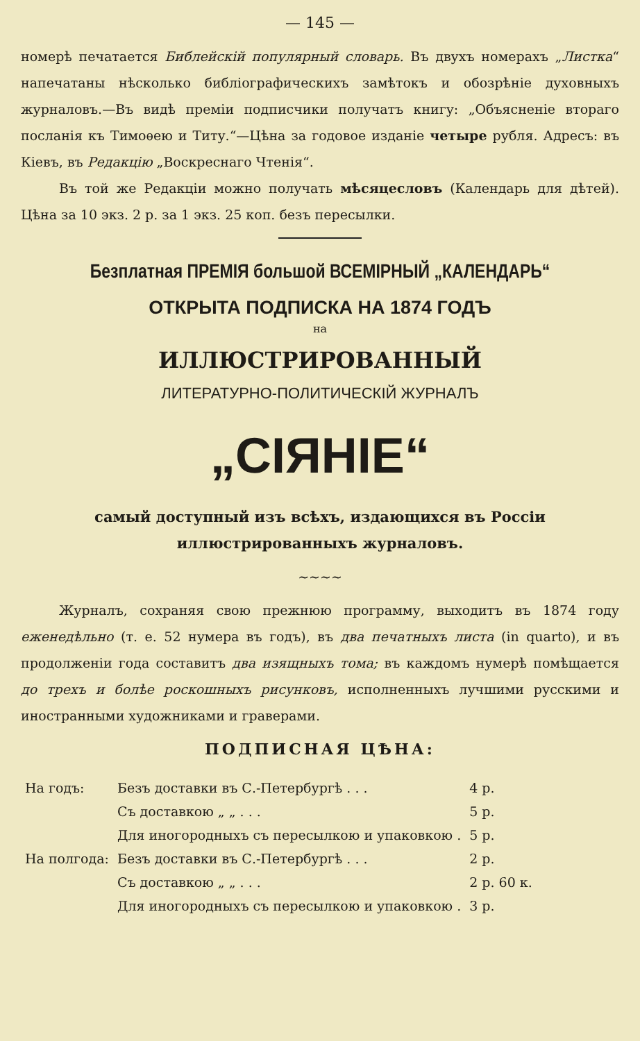— 145 —
номерѣ печатается Библейскій популярный словарь. Въ двухъ номерахъ „Листка“ напечатаны нѣсколько библіографическихъ замѣтокъ и обозрѣніе духовныхъ журналовъ.—Въ видѣ преміи подписчики получатъ книгу: „Объясненіе втораго посланія къ Тимоѳею и Титу.“—Цѣна за годовое изданіе четыре рубля. Адресъ: въ Кіевъ, въ Редакцію „Воскреснаго Чтенія“.
Въ той же Редакціи можно получать мѣсяцесловъ (Календарь для дѣтей). Цѣна за 10 экз. 2 р. за 1 экз. 25 коп. безъ пересылки.
Безплатная ПРЕМІЯ большой ВСЕМІРНЫЙ „КАЛЕНДАРЬ“
ОТКРЫТА ПОДПИСКА НА 1874 ГОДЪ
на
ИЛЛЮСТРИРОВАННЫЙ
ЛИТЕРАТУРНО-ПОЛИТИЧЕСКІЙ ЖУРНАЛЪ
„СІЯНІЕ“
самый доступный изъ всѣхъ, издающихся въ Россіи иллюстрированныхъ журналовъ.
~~~~
Журналъ, сохраняя свою прежнюю программу, выходитъ въ 1874 году еженедѣльно (т. е. 52 нумера въ годъ), въ два печатныхъ листа (in quarto), и въ продолженіи года составитъ два изящныхъ тома; въ каждомъ нумерѣ помѣщается до трехъ и болѣе роскошныхъ рисунковъ, исполненныхъ лучшими русскими и иностранными художниками и граверами.
ПОДПИСНАЯ ЦѢНА:
| На годъ: | Безъ доставки въ С.-Петербургѣ . . . | 4 р. |
| | Съ доставкою „ „ . . . | 5 р. |
| | Для иногородныхъ съ пересылкою и упаковкою . | 5 р. |
| На полгода: | Безъ доставки въ С.-Петербургѣ . . . | 2 р. |
| | Съ доставкою „ „ . . . | 2 р. 60 к. |
| | Для иногородныхъ съ пересылкою и упаковкою . | 3 р. |